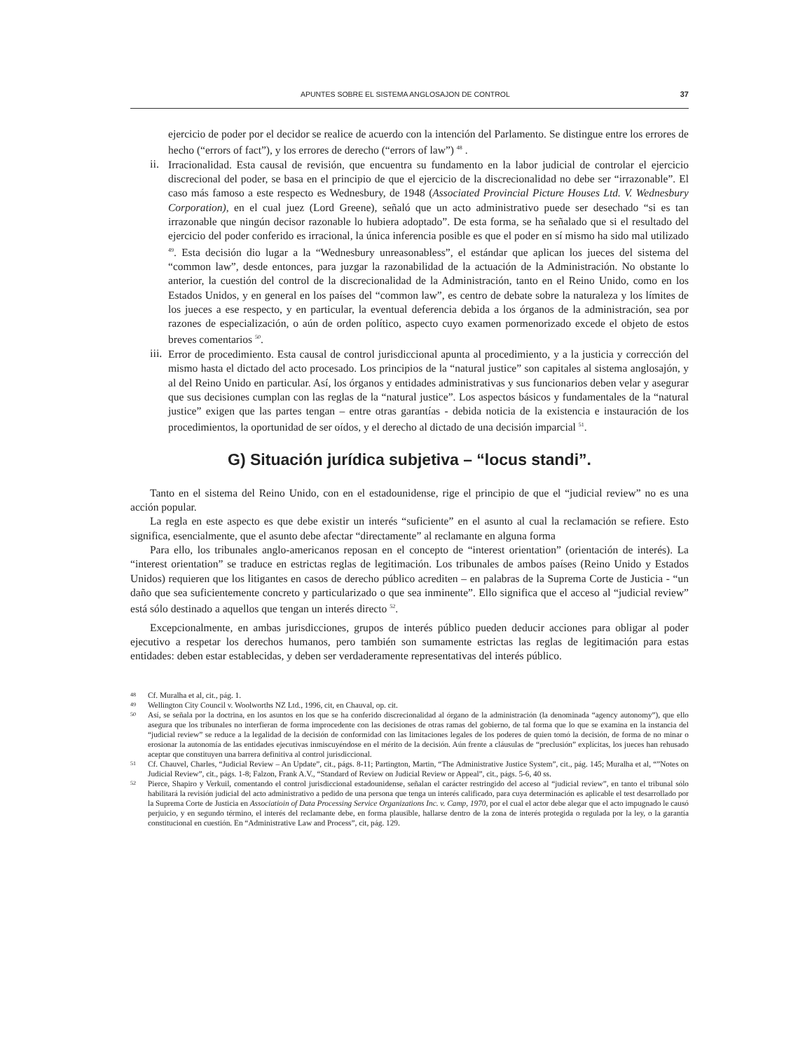APUNTES SOBRE EL SISTEMA ANGLOSAJON DE CONTROL 37
ejercicio de poder por el decidor se realice de acuerdo con la intención del Parlamento. Se distingue entre los errores de hecho (“errors of fact”), y los errores de derecho (“errors of law”) <sup>48</sup> .
ii.
Irracionalidad. Esta causal de revisión, que encuentra su fundamento en la labor judicial de controlar el ejercicio discrecional del poder, se basa en el principio de que el ejercicio de la discrecionalidad no debe ser “irrazonable”. El caso más famoso a este respecto es Wednesbury, de 1948 (Associated Provincial Picture Houses Ltd. V. Wednesbury Corporation), en el cual juez (Lord Greene), señaló que un acto administrativo puede ser desechado “si es tan irrazonable que ningún decisor razonable lo hubiera adoptado”. De esta forma, se ha señalado que si el resultado del ejercicio del poder conferido es irracional, la única inferencia posible es que el poder en sí mismo ha sido mal utilizado <sup>49</sup>. Esta decisión dio lugar a la “Wednesbury unreasonabless”, el estándar que aplican los jueces del sistema del “common law”, desde entonces, para juzgar la razonabilidad de la actuación de la Administración. No obstante lo anterior, la cuestión del control de la discrecionalidad de la Administración, tanto en el Reino Unido, como en los Estados Unidos, y en general en los países del “common law”, es centro de debate sobre la naturaleza y los límites de los jueces a ese respecto, y en particular, la eventual deferencia debida a los órganos de la administración, sea por razones de especialización, o aún de orden político, aspecto cuyo examen pormenorizado excede el objeto de estos breves comentarios <sup>50</sup>.
iii.
Error de procedimiento. Esta causal de control jurisdiccional apunta al procedimiento, y a la justicia y corrección del mismo hasta el dictado del acto procesado. Los principios de la “natural justice” son capitales al sistema anglosajón, y al del Reino Unido en particular. Así, los órganos y entidades administrativas y sus funcionarios deben velar y asegurar que sus decisiones cumplan con las reglas de la “natural justice”. Los aspectos básicos y fundamentales de la “natural justice” exigen que las partes tengan – entre otras garantías - debida noticia de la existencia e instauración de los procedimientos, la oportunidad de ser oídos, y el derecho al dictado de una decisión imparcial <sup>51</sup>.
G) Situación jurídica subjetiva – “locus standi”.
Tanto en el sistema del Reino Unido, con en el estadounidense, rige el principio de que el “judicial review” no es una acción popular.
La regla en este aspecto es que debe existir un interés “suficiente” en el asunto al cual la reclamación se refiere. Esto significa, esencialmente, que el asunto debe afectar “directamente” al reclamante en alguna forma
Para ello, los tribunales anglo-americanos reposan en el concepto de “interest orientation” (orientación de interés). La “interest orientation” se traduce en estrictas reglas de legitimación. Los tribunales de ambos países (Reino Unido y Estados Unidos) requieren que los litigantes en casos de derecho público acrediten – en palabras de la Suprema Corte de Justicia - “un daño que sea suficientemente concreto y particularizado o que sea inminente”. Ello significa que el acceso al “judicial review” está sólo destinado a aquellos que tengan un interés directo <sup>52</sup>.
Excepcionalmente, en ambas jurisdicciones, grupos de interés público pueden deducir acciones para obligar al poder ejecutivo a respetar los derechos humanos, pero también son sumamente estrictas las reglas de legitimación para estas entidades: deben estar establecidas, y deben ser verdaderamente representativas del interés público.
48 Cf. Muralha et al, cit., pág. 1.
49 Wellington City Council v. Woolworths NZ Ltd., 1996, cit, en Chauval, op. cit.
50 Así, se señala por la doctrina, en los asuntos en los que se ha conferido discrecionalidad al órgano de la administración (la denominada “agency autonomy”), que ello asegura que los tribunales no interfieran de forma improcedente con las decisiones de otras ramas del gobierno, de tal forma que lo que se examina en la instancia del “judicial review” se reduce a la legalidad de la decisión de conformidad con las limitaciones legales de los poderes de quien tomó la decisión, de forma de no minar o erosionar la autonomía de las entidades ejecutivas inmiscuyéndose en el mérito de la decisión. Aún frente a cláusulas de “preclusión” explícitas, los jueces han rehusado aceptar que constituyen una barrera definitiva al control jurisdiccional.
51 Cf. Chauvel, Charles, “Judicial Review – An Update”, cit., págs. 8-11; Partington, Martin, “The Administrative Justice System”, cit., pág. 145; Muralha et al, “”Notes on Judicial Review”, cit., págs. 1-8; Falzon, Frank A.V., “Standard of Review on Judicial Review or Appeal”, cit., págs. 5-6, 40 ss.
52 Pierce, Shapiro y Verkuil, comentando el control jurisdiccional estadounidense, señalan el carácter restringido del acceso al “judicial review”, en tanto el tribunal sólo habilitará la revisión judicial del acto administrativo a pedido de una persona que tenga un interés calificado, para cuya determinación es aplicable el test desarrollado por la Suprema Corte de Justicia en Associatioin of Data Processing Service Organizations Inc. v. Camp, 1970, por el cual el actor debe alegar que el acto impugnado le causó perjuicio, y en segundo término, el interés del reclamante debe, en forma plausible, hallarse dentro de la zona de interés protegida o regulada por la ley, o la garantía constitucional en cuestión. En “Administrative Law and Process”, cit, pág. 129.